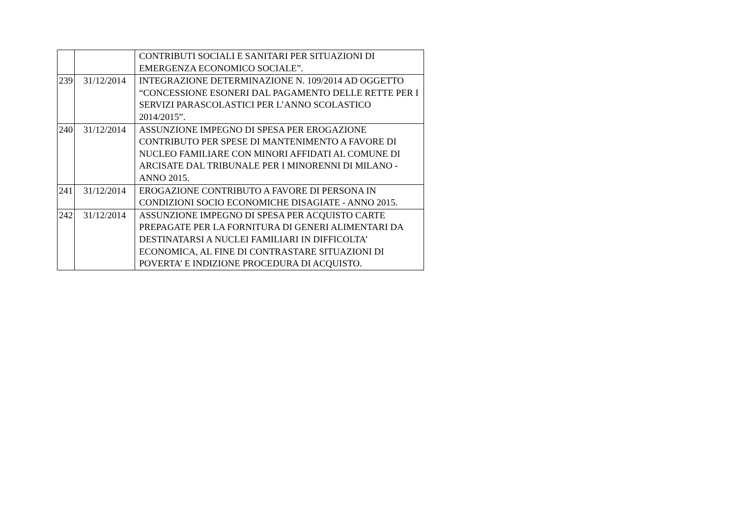| | | CONTRIBUTI SOCIALI E SANITARI PER SITUAZIONI DI EMERGENZA ECONOMICO SOCIALE”. |
| 239 | 31/12/2014 | INTEGRAZIONE DETERMINAZIONE N. 109/2014 AD OGGETTO “CONCESSIONE ESONERI DAL PAGAMENTO DELLE RETTE PER I SERVIZI PARASCOLASTICI PER L’ANNO SCOLASTICO 2014/2015”. |
| 240 | 31/12/2014 | ASSUNZIONE IMPEGNO DI SPESA PER EROGAZIONE CONTRIBUTO PER SPESE DI MANTENIMENTO A FAVORE DI NUCLEO FAMILIARE CON MINORI AFFIDATI AL COMUNE DI ARCISATE DAL TRIBUNALE PER I MINORENNI DI MILANO - ANNO 2015. |
| 241 | 31/12/2014 | EROGAZIONE CONTRIBUTO A FAVORE DI PERSONA IN CONDIZIONI SOCIO ECONOMICHE DISAGIATE - ANNO 2015. |
| 242 | 31/12/2014 | ASSUNZIONE IMPEGNO DI SPESA PER ACQUISTO CARTE PREPAGATE PER LA FORNITURA DI GENERI ALIMENTARI DA DESTINATARSI A NUCLEI FAMILIARI IN DIFFICOLTA’ ECONOMICA, AL FINE DI CONTRASTARE SITUAZIONI DI POVERTA’ E INDIZIONE PROCEDURA DI ACQUISTO. |